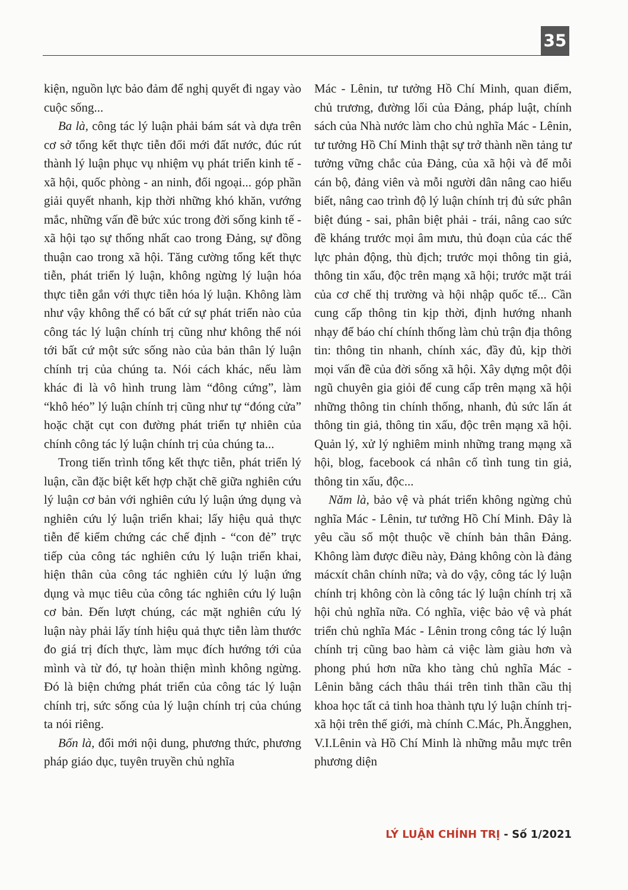35
kiện, nguồn lực bảo đảm để nghị quyết đi ngay vào cuộc sống...
Ba là, công tác lý luận phải bám sát và dựa trên cơ sở tổng kết thực tiễn đổi mới đất nước, đúc rút thành lý luận phục vụ nhiệm vụ phát triển kinh tế - xã hội, quốc phòng - an ninh, đối ngoại... góp phần giải quyết nhanh, kịp thời những khó khăn, vướng mắc, những vấn đề bức xúc trong đời sống kinh tế - xã hội tạo sự thống nhất cao trong Đảng, sự đồng thuận cao trong xã hội. Tăng cường tổng kết thực tiễn, phát triển lý luận, không ngừng lý luận hóa thực tiễn gắn với thực tiễn hóa lý luận. Không làm như vậy không thể có bất cứ sự phát triển nào của công tác lý luận chính trị cũng như không thể nói tới bất cứ một sức sống nào của bản thân lý luận chính trị của chúng ta. Nói cách khác, nếu làm khác đi là vô hình trung làm “đông cứng”, làm “khô héo” lý luận chính trị cũng như tự “đóng cửa” hoặc chặt cụt con đường phát triển tự nhiên của chính công tác lý luận chính trị của chúng ta...
Trong tiến trình tổng kết thực tiễn, phát triển lý luận, cần đặc biệt kết hợp chặt chẽ giữa nghiên cứu lý luận cơ bản với nghiên cứu lý luận ứng dụng và nghiên cứu lý luận triển khai; lấy hiệu quả thực tiễn để kiểm chứng các chế định - “con đẻ” trực tiếp của công tác nghiên cứu lý luận triển khai, hiện thân của công tác nghiên cứu lý luận ứng dụng và mục tiêu của công tác nghiên cứu lý luận cơ bản. Đến lượt chúng, các mặt nghiên cứu lý luận này phải lấy tính hiệu quả thực tiễn làm thước đo giá trị đích thực, làm mục đích hướng tới của mình và từ đó, tự hoàn thiện mình không ngừng. Đó là biện chứng phát triển của công tác lý luận chính trị, sức sống của lý luận chính trị của chúng ta nói riêng.
Bốn là, đổi mới nội dung, phương thức, phương pháp giáo dục, tuyên truyền chủ nghĩa
Mác - Lênin, tư tưởng Hồ Chí Minh, quan điểm, chủ trương, đường lối của Đảng, pháp luật, chính sách của Nhà nước làm cho chủ nghĩa Mác - Lênin, tư tưởng Hồ Chí Minh thật sự trở thành nền tảng tư tưởng vững chắc của Đảng, của xã hội và để mỗi cán bộ, đảng viên và mỗi người dân nâng cao hiểu biết, nâng cao trình độ lý luận chính trị đủ sức phân biệt đúng - sai, phân biệt phải - trái, nâng cao sức đề kháng trước mọi âm mưu, thủ đoạn của các thế lực phản động, thù địch; trước mọi thông tin giả, thông tin xấu, độc trên mạng xã hội; trước mặt trái của cơ chế thị trường và hội nhập quốc tế... Cần cung cấp thông tin kịp thời, định hướng nhanh nhạy để báo chí chính thống làm chủ trận địa thông tin: thông tin nhanh, chính xác, đầy đủ, kịp thời mọi vấn đề của đời sống xã hội. Xây dựng một đội ngũ chuyên gia giỏi để cung cấp trên mạng xã hội những thông tin chính thống, nhanh, đủ sức lấn át thông tin giả, thông tin xấu, độc trên mạng xã hội. Quản lý, xử lý nghiêm minh những trang mạng xã hội, blog, facebook cá nhân cố tình tung tin giả, thông tin xấu, độc...
Năm là, bảo vệ và phát triển không ngừng chủ nghĩa Mác - Lênin, tư tưởng Hồ Chí Minh. Đây là yêu cầu số một thuộc về chính bản thân Đảng. Không làm được điều này, Đảng không còn là đảng mácxít chân chính nữa; và do vậy, công tác lý luận chính trị không còn là công tác lý luận chính trị xã hội chủ nghĩa nữa. Có nghĩa, việc bảo vệ và phát triển chủ nghĩa Mác - Lênin trong công tác lý luận chính trị cũng bao hàm cả việc làm giàu hơn và phong phú hơn nữa kho tàng chủ nghĩa Mác - Lênin bằng cách thâu thái trên tinh thần cầu thị khoa học tất cả tinh hoa thành tựu lý luận chính trị-xã hội trên thế giới, mà chính C.Mác, Ph.Ăngghen, V.I.Lênin và Hồ Chí Minh là những mẫu mực trên phương diện
LÝ LUẬN CHÍNH TRỊ - Số 1/2021